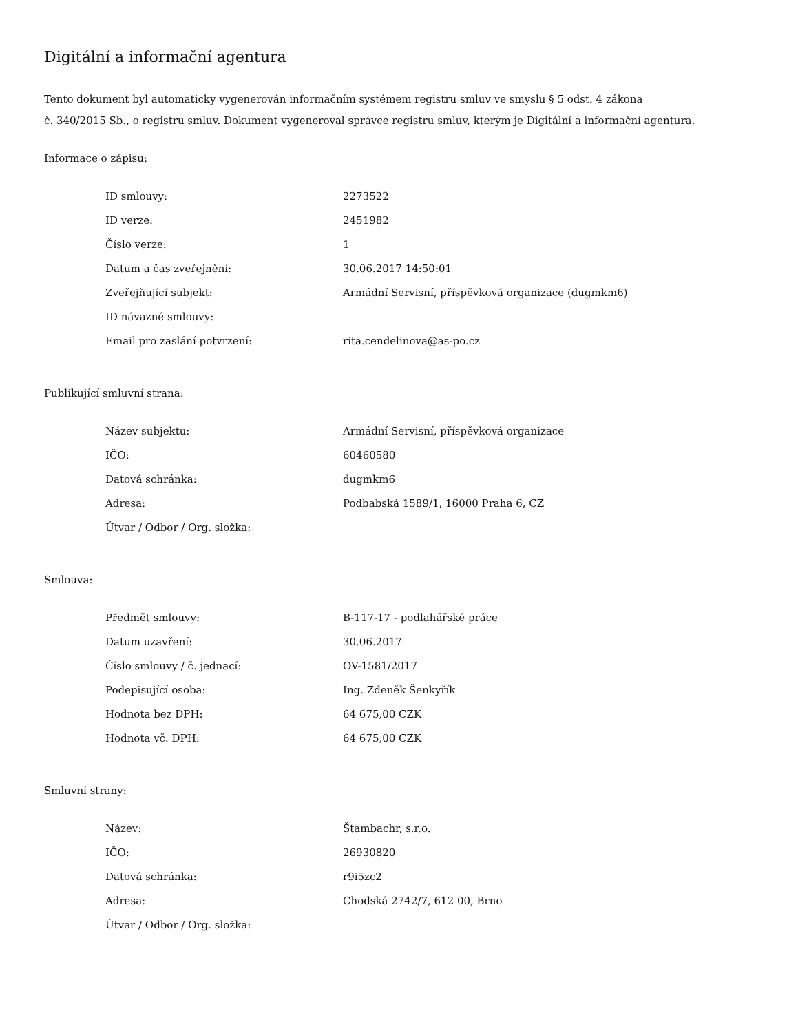Digitální a informační agentura
Tento dokument byl automaticky vygenerován informačním systémem registru smluv ve smyslu § 5 odst. 4 zákona
č. 340/2015 Sb., o registru smluv. Dokument vygeneroval správce registru smluv, kterým je Digitální a informační agentura.
Informace o zápisu:
| ID smlouvy: | 2273522 |
| ID verze: | 2451982 |
| Číslo verze: | 1 |
| Datum a čas zveřejnění: | 30.06.2017 14:50:01 |
| Zveřejňující subjekt: | Armádní Servisní, příspěvková organizace (dugmkm6) |
| ID návazné smlouvy: | |
| Email pro zaslání potvrzení: | rita.cendelinova@as-po.cz |
Publikující smluvní strana:
| Název subjektu: | Armádní Servisní, příspěvková organizace |
| IČO: | 60460580 |
| Datová schránka: | dugmkm6 |
| Adresa: | Podbabská 1589/1, 16000 Praha 6, CZ |
| Útvar / Odbor / Org. složka: | |
Smlouva:
| Předmět smlouvy: | B-117-17 - podlahářské práce |
| Datum uzavření: | 30.06.2017 |
| Číslo smlouvy / č. jednací: | OV-1581/2017 |
| Podepisující osoba: | Ing. Zdeněk Šenkyřík |
| Hodnota bez DPH: | 64 675,00 CZK |
| Hodnota vč. DPH: | 64 675,00 CZK |
Smluvní strany:
| Název: | Štambachr, s.r.o. |
| IČO: | 26930820 |
| Datová schránka: | r9i5zc2 |
| Adresa: | Chodská 2742/7, 612 00, Brno |
| Útvar / Odbor / Org. složka: | |